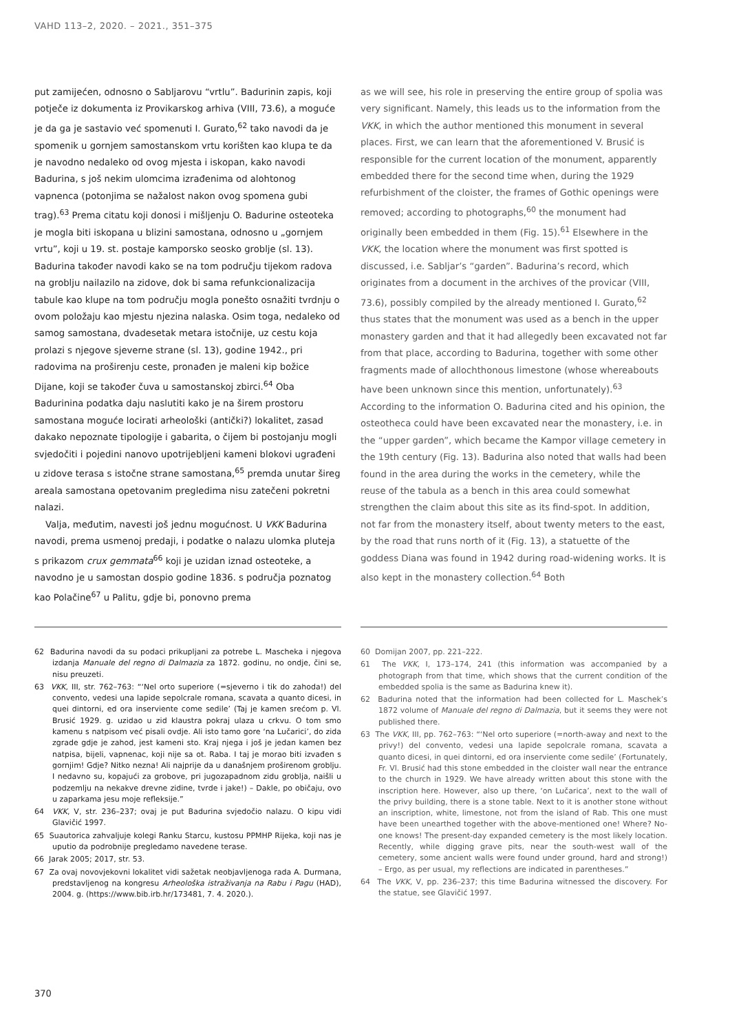VAHD 113–2, 2020. – 2021., 351–375
put zamijećen, odnosno o Sabljarovu “vrtlu”. Badurinin zapis, koji potječe iz dokumenta iz Provikarskog arhiva (VIII, 73.6), a moguće je da ga je sastavio već spomenuti I. Gurato,<sup>62</sup> tako navodi da je spomenik u gornjem samostanskom vrtu korišten kao klupa te da je navodno nedaleko od ovog mjesta i iskopan, kako navodi Badurina, s još nekim ulomcima izrađenima od alohtonog vapnenca (potonjima se nažalost nakon ovog spomena gubi trag).<sup>63</sup> Prema citatu koji donosi i mišljenju O. Badurine osteoteka je mogla biti iskopana u blizini samostana, odnosno u „gornjem vrtu”, koji u 19. st. postaje kamporsko seosko groblje (sl. 13). Badurina također navodi kako se na tom području tijekom radova na groblju nailazilo na zidove, dok bi sama refunkcionalizacija tabule kao klupe na tom području mogla ponešto osnažiti tvrdnju o ovom položaju kao mjestu njezina nalaska. Osim toga, nedaleko od samog samostana, dvadesetak metara istočnije, uz cestu koja prolazi s njegove sjeverne strane (sl. 13), godine 1942., pri radovima na proširenju ceste, pronađen je maleni kip božice Dijane, koji se također čuva u samostanskoj zbirci.<sup>64</sup> Oba Badurinina podatka daju naslutiti kako je na širem prostoru samostana moguće locirati arheološki (antički?) lokalitet, zasad dakako nepoznate tipologije i gabarita, o čijem bi postojanju mogli svjedočiti i pojedini nanovo upotrijebljeni kameni blokovi ugrađeni u zidove terasa s istočne strane samostana,<sup>65</sup> premda unutar šireg areala samostana opetovanim pregledima nisu zatečeni pokretni nalazi.
Valja, međutim, navesti još jednu mogućnost. U VKK Badurina navodi, prema usmenoj predaji, i podatke o nalazu ulomka pluteja s prikazom crux gemmata<sup>66</sup> koji je uzidan iznad osteoteke, a navodno je u samostan dospio godine 1836. s područja poznatog kao Polačine<sup>67</sup> u Palitu, gdje bi, ponovno prema
as we will see, his role in preserving the entire group of spolia was very significant. Namely, this leads us to the information from the VKK, in which the author mentioned this monument in several places. First, we can learn that the aforementioned V. Brusić is responsible for the current location of the monument, apparently embedded there for the second time when, during the 1929 refurbishment of the cloister, the frames of Gothic openings were removed; according to photographs,<sup>60</sup> the monument had originally been embedded in them (Fig. 15).<sup>61</sup> Elsewhere in the VKK, the location where the monument was first spotted is discussed, i.e. Sabljar’s “garden”. Badurina’s record, which originates from a document in the archives of the provicar (VIII, 73.6), possibly compiled by the already mentioned I. Gurato,<sup>62</sup> thus states that the monument was used as a bench in the upper monastery garden and that it had allegedly been excavated not far from that place, according to Badurina, together with some other fragments made of allochthonous limestone (whose whereabouts have been unknown since this mention, unfortunately).<sup>63</sup> According to the information O. Badurina cited and his opinion, the osteotheca could have been excavated near the monastery, i.e. in the “upper garden”, which became the Kampor village cemetery in the 19th century (Fig. 13). Badurina also noted that walls had been found in the area during the works in the cemetery, while the reuse of the tabula as a bench in this area could somewhat strengthen the claim about this site as its find-spot. In addition, not far from the monastery itself, about twenty meters to the east, by the road that runs north of it (Fig. 13), a statuette of the goddess Diana was found in 1942 during road-widening works. It is also kept in the monastery collection.<sup>64</sup> Both
62 Badurina navodi da su podaci prikupljani za potrebe L. Mascheka i njegova izdanja Manuale del regno di Dalmazia za 1872. godinu, no ondje, čini se, nisu preuzeti.
63 VKK, III, str. 762–763: “‘Nel orto superiore (=sjeverno i tik do zahoda!) del convento, vedesi una lapide sepolcrale romana, scavata a quanto dicesi, in quei dintorni, ed ora inserviente come sedile’ (Taj je kamen srećom p. Vl. Brusić 1929. g. uzidao u zid klaustra pokraj ulaza u crkvu. O tom smo kamenu s natpisom već pisali ovdje. Ali isto tamo gore ‘na Lučarici’, do zida zgrade gdje je zahod, jest kameni sto. Kraj njega i još je jedan kamen bez natpisa, bijeli, vapnenac, koji nije sa ot. Raba. I taj je morao biti izvađen s gornjim! Gdje? Nitko nezna! Ali najprije da u današnjem proširenom groblju. I nedavno su, kopajući za grobove, pri jugozapadnom zidu groblja, naišli u podzemlju na nekakve drevne zidine, tvrde i jake!) – Dakle, po običaju, ovo u zaparkama jesu moje refleksije.”
64 VKK, V, str. 236–237; ovaj je put Badurina svjedočio nalazu. O kipu vidi Glavičić 1997.
65 Suautorica zahvaljuje kolegi Ranku Starcu, kustosu PPMHP Rijeka, koji nas je uputio da podrobnije pregledamo navedene terase.
66 Jarak 2005; 2017, str. 53.
67 Za ovaj novovjekovni lokalitet vidi sažetak neobjavljenoga rada A. Durmana, predstavljenog na kongresu Arheološka istraživanja na Rabu i Pagu (HAD), 2004. g. (https://www.bib.irb.hr/173481, 7. 4. 2020.).
60 Domijan 2007, pp. 221–222.
61 The VKK, I, 173–174, 241 (this information was accompanied by a photograph from that time, which shows that the current condition of the embedded spolia is the same as Badurina knew it).
62 Badurina noted that the information had been collected for L. Maschek’s 1872 volume of Manuale del regno di Dalmazia, but it seems they were not published there.
63 The VKK, III, pp. 762–763: “‘Nel orto superiore (=north-away and next to the privy!) del convento, vedesi una lapide sepolcrale romana, scavata a quanto dicesi, in quei dintorni, ed ora inserviente come sedile’ (Fortunately, Fr. Vl. Brusić had this stone embedded in the cloister wall near the entrance to the church in 1929. We have already written about this stone with the inscription here. However, also up there, ‘on Lučarica’, next to the wall of the privy building, there is a stone table. Next to it is another stone without an inscription, white, limestone, not from the island of Rab. This one must have been unearthed together with the above-mentioned one! Where? No-one knows! The present-day expanded cemetery is the most likely location. Recently, while digging grave pits, near the south-west wall of the cemetery, some ancient walls were found under ground, hard and strong!) – Ergo, as per usual, my reflections are indicated in parentheses.”
64 The VKK, V, pp. 236–237; this time Badurina witnessed the discovery. For the statue, see Glavičić 1997.
370